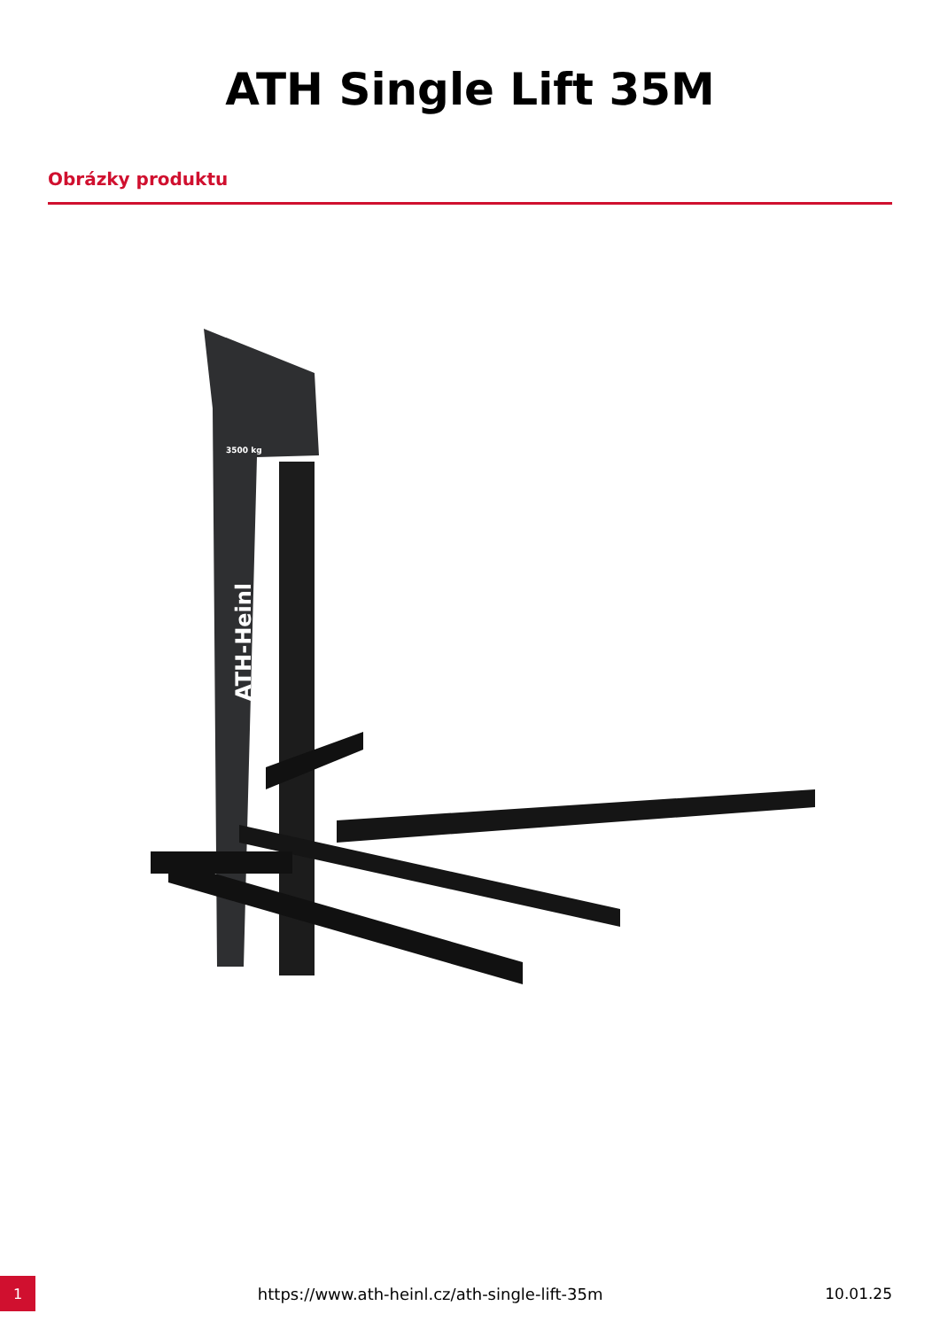ATH Single Lift 35M
Obrázky produktu
ATH-Heinl
3500 kg
1
https://www.ath-heinl.cz/ath-single-lift-35m
10.01.25